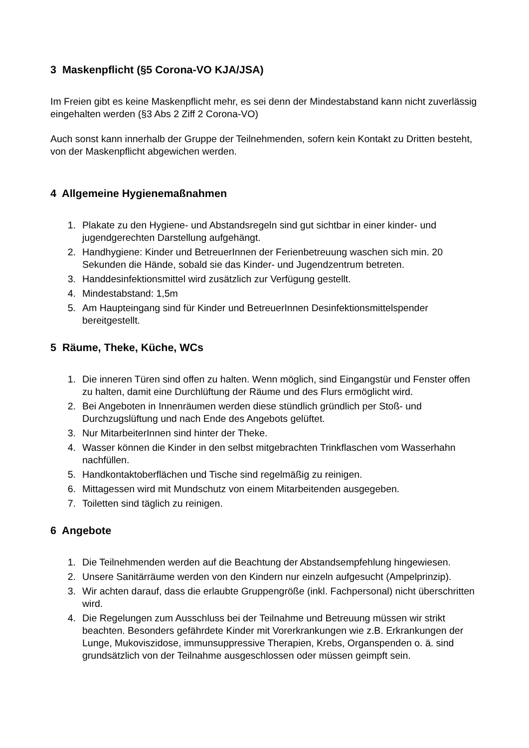3 Maskenpflicht (§5 Corona-VO KJA/JSA)
Im Freien gibt es keine Maskenpflicht mehr, es sei denn der Mindestabstand kann nicht zuverlässig eingehalten werden (§3 Abs 2 Ziff 2 Corona-VO)
Auch sonst kann innerhalb der Gruppe der Teilnehmenden, sofern kein Kontakt zu Dritten besteht, von der Maskenpflicht abgewichen werden.
4 Allgemeine Hygienemaßnahmen
1. Plakate zu den Hygiene- und Abstandsregeln sind gut sichtbar in einer kinder- und jugendgerechten Darstellung aufgehängt.
2. Handhygiene: Kinder und BetreuerInnen der Ferienbetreuung waschen sich min. 20 Sekunden die Hände, sobald sie das Kinder- und Jugendzentrum betreten.
3. Handdesinfektionsmittel wird zusätzlich zur Verfügung gestellt.
4. Mindestabstand: 1,5m
5. Am Haupteingang sind für Kinder und BetreuerInnen Desinfektionsmittelspender bereitgestellt.
5 Räume, Theke, Küche, WCs
1. Die inneren Türen sind offen zu halten. Wenn möglich, sind Eingangstür und Fenster offen zu halten, damit eine Durchlüftung der Räume und des Flurs ermöglicht wird.
2. Bei Angeboten in Innenräumen werden diese stündlich gründlich per Stoß- und Durchzugslüftung und nach Ende des Angebots gelüftet.
3. Nur MitarbeiterInnen sind hinter der Theke.
4. Wasser können die Kinder in den selbst mitgebrachten Trinkflaschen vom Wasserhahn nachfüllen.
5. Handkontaktoberflächen und Tische sind regelmäßig zu reinigen.
6. Mittagessen wird mit Mundschutz von einem Mitarbeitenden ausgegeben.
7. Toiletten sind täglich zu reinigen.
6 Angebote
1. Die Teilnehmenden werden auf die Beachtung der Abstandsempfehlung hingewiesen.
2. Unsere Sanitärräume werden von den Kindern nur einzeln aufgesucht (Ampelprinzip).
3. Wir achten darauf, dass die erlaubte Gruppengröße (inkl. Fachpersonal) nicht überschritten wird.
4. Die Regelungen zum Ausschluss bei der Teilnahme und Betreuung müssen wir strikt beachten. Besonders gefährdete Kinder mit Vorerkrankungen wie z.B. Erkrankungen der Lunge, Mukoviszidose, immunsuppressive Therapien, Krebs, Organspenden o. ä. sind grundsätzlich von der Teilnahme ausgeschlossen oder müssen geimpft sein.